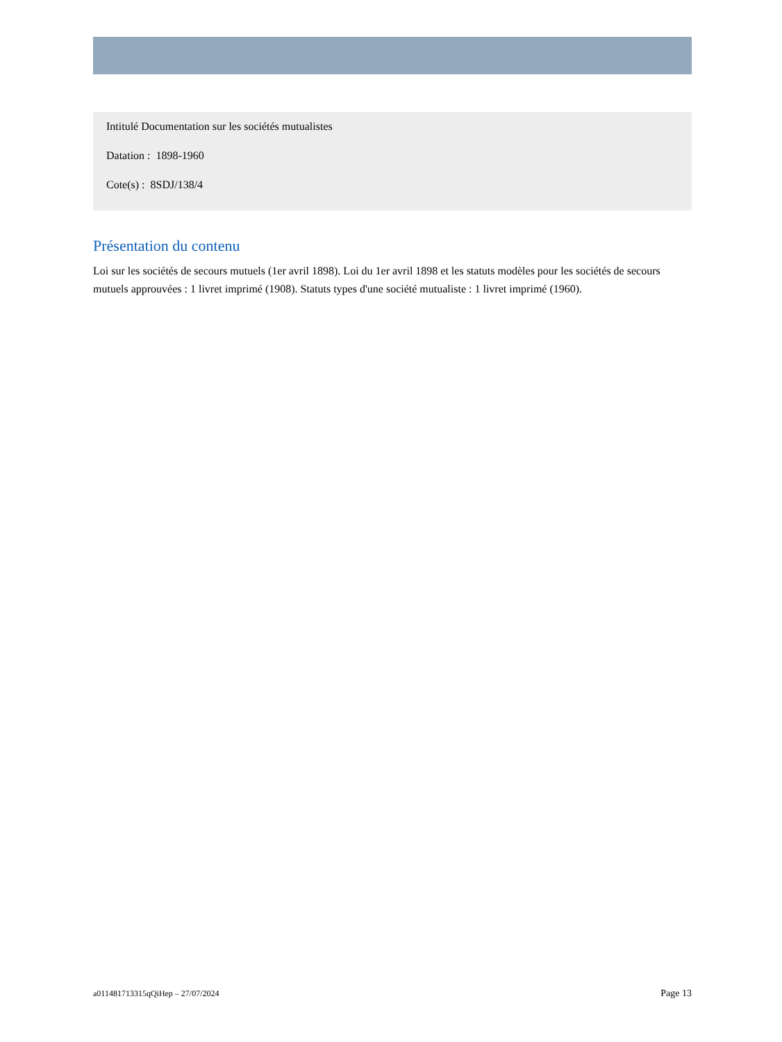Intitulé Documentation sur les sociétés mutualistes
Datation : 1898-1960
Cote(s) : 8SDJ/138/4
Présentation du contenu
Loi sur les sociétés de secours mutuels (1er avril 1898). Loi du 1er avril 1898 et les statuts modèles pour les sociétés de secours mutuels approuvées : 1 livret imprimé (1908). Statuts types d'une société mutualiste : 1 livret imprimé (1960).
a011481713315qQiHep – 27/07/2024 Page 13